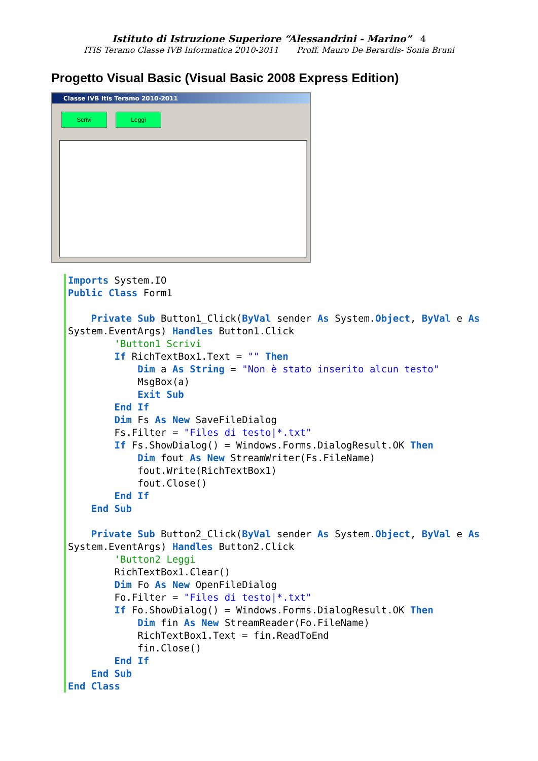Istituto di Istruzione Superiore “Alessandrini - Marino” 4
ITIS Teramo Classe IVB Informatica 2010-2011 Proff. Mauro De Berardis- Sonia Bruni
Progetto Visual Basic (Visual Basic 2008 Express Edition)
Classe IVB Itis Teramo 2010-2011
Scrivi Leggi
Imports System.IO
Public Class Form1

    Private Sub Button1_Click(ByVal sender As System.Object, ByVal e As System.EventArgs) Handles Button1.Click
        'Button1 Scrivi
        If RichTextBox1.Text = "" Then
            Dim a As String = "Non è stato inserito alcun testo"
            MsgBox(a)
            Exit Sub
        End If
        Dim Fs As New SaveFileDialog
        Fs.Filter = "Files di testo|*.txt"
        If Fs.ShowDialog() = Windows.Forms.DialogResult.OK Then
            Dim fout As New StreamWriter(Fs.FileName)
            fout.Write(RichTextBox1)
            fout.Close()
        End If
    End Sub

    Private Sub Button2_Click(ByVal sender As System.Object, ByVal e As System.EventArgs) Handles Button2.Click
        'Button2 Leggi
        RichTextBox1.Clear()
        Dim Fo As New OpenFileDialog
        Fo.Filter = "Files di testo|*.txt"
        If Fo.ShowDialog() = Windows.Forms.DialogResult.OK Then
            Dim fin As New StreamReader(Fo.FileName)
            RichTextBox1.Text = fin.ReadToEnd
            fin.Close()
        End If
    End Sub
End Class